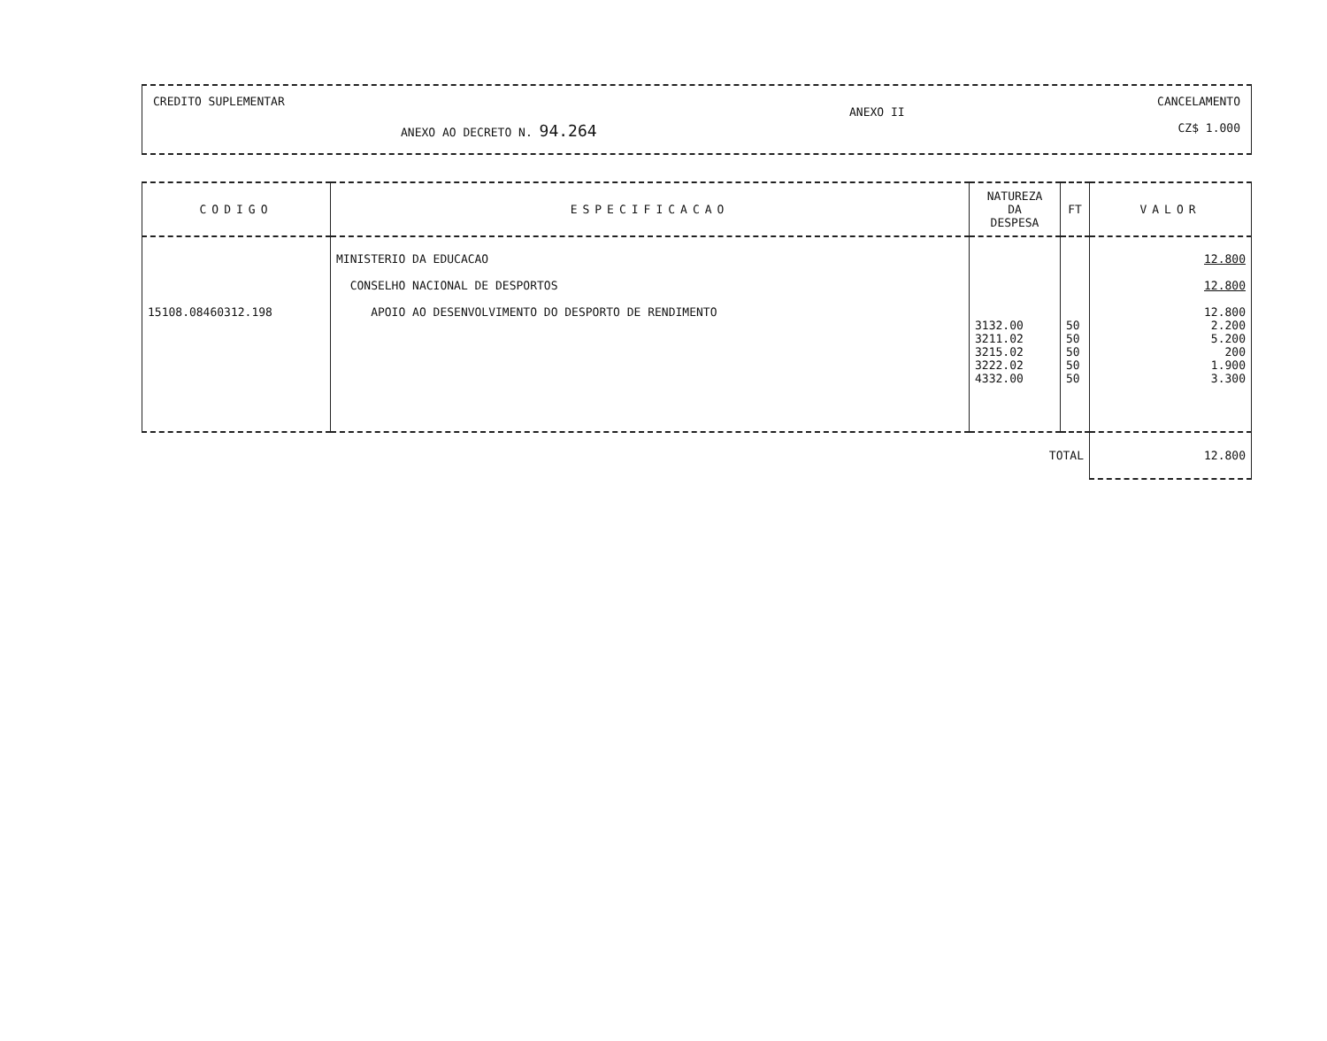CREDITO SUPLEMENTAR
ANEXO AO DECRETO N. 94.264
ANEXO II
CANCELAMENTO
CZ$ 1.000
| CODIGO | ESPECIFICACAO | NATUREZA DA DESPESA | FT | VALOR |
| --- | --- | --- | --- | --- |
| 15108.08460312.198 | MINISTERIO DA EDUCACAO CONSELHO NACIONAL DE DESPORTOS APOIO AO DESENVOLVIMENTO DO DESPORTO DE RENDIMENTO | 3132.00 3211.02 3215.02 3222.02 4332.00 | 50 50 50 50 50 | 12.800 12.800 12.800 2.200 5.200 200 1.900 3.300 |
| | | TOTAL | | 12.800 |